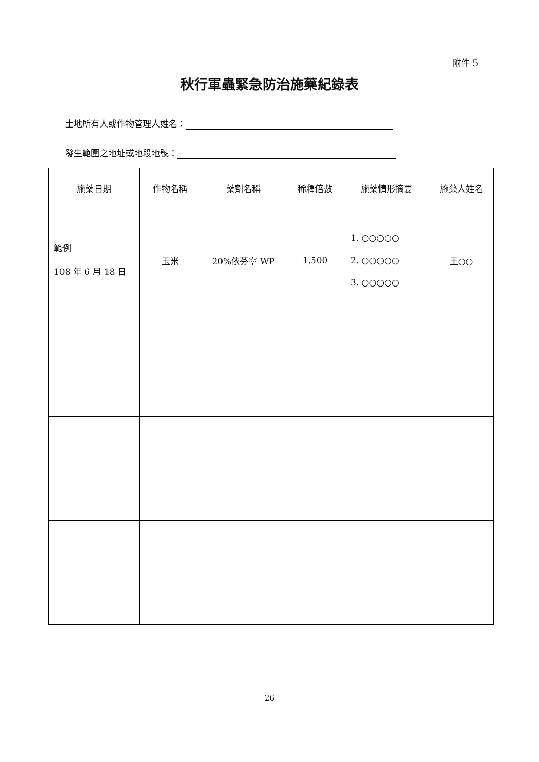附件 5
秋行軍蟲緊急防治施藥紀錄表
土地所有人或作物管理人姓名：
發生範圍之地址或地段地號：
| 施藥日期 | 作物名稱 | 藥劑名稱 | 稀釋倍數 | 施藥情形摘要 | 施藥人姓名 |
| --- | --- | --- | --- | --- | --- |
| 範例 108 年 6 月 18 日 | 玉米 | 20%依芬寧 WP | 1,500 | 1. ○○○○○ 2. ○○○○○ 3. ○○○○○ | 王○○ |
26